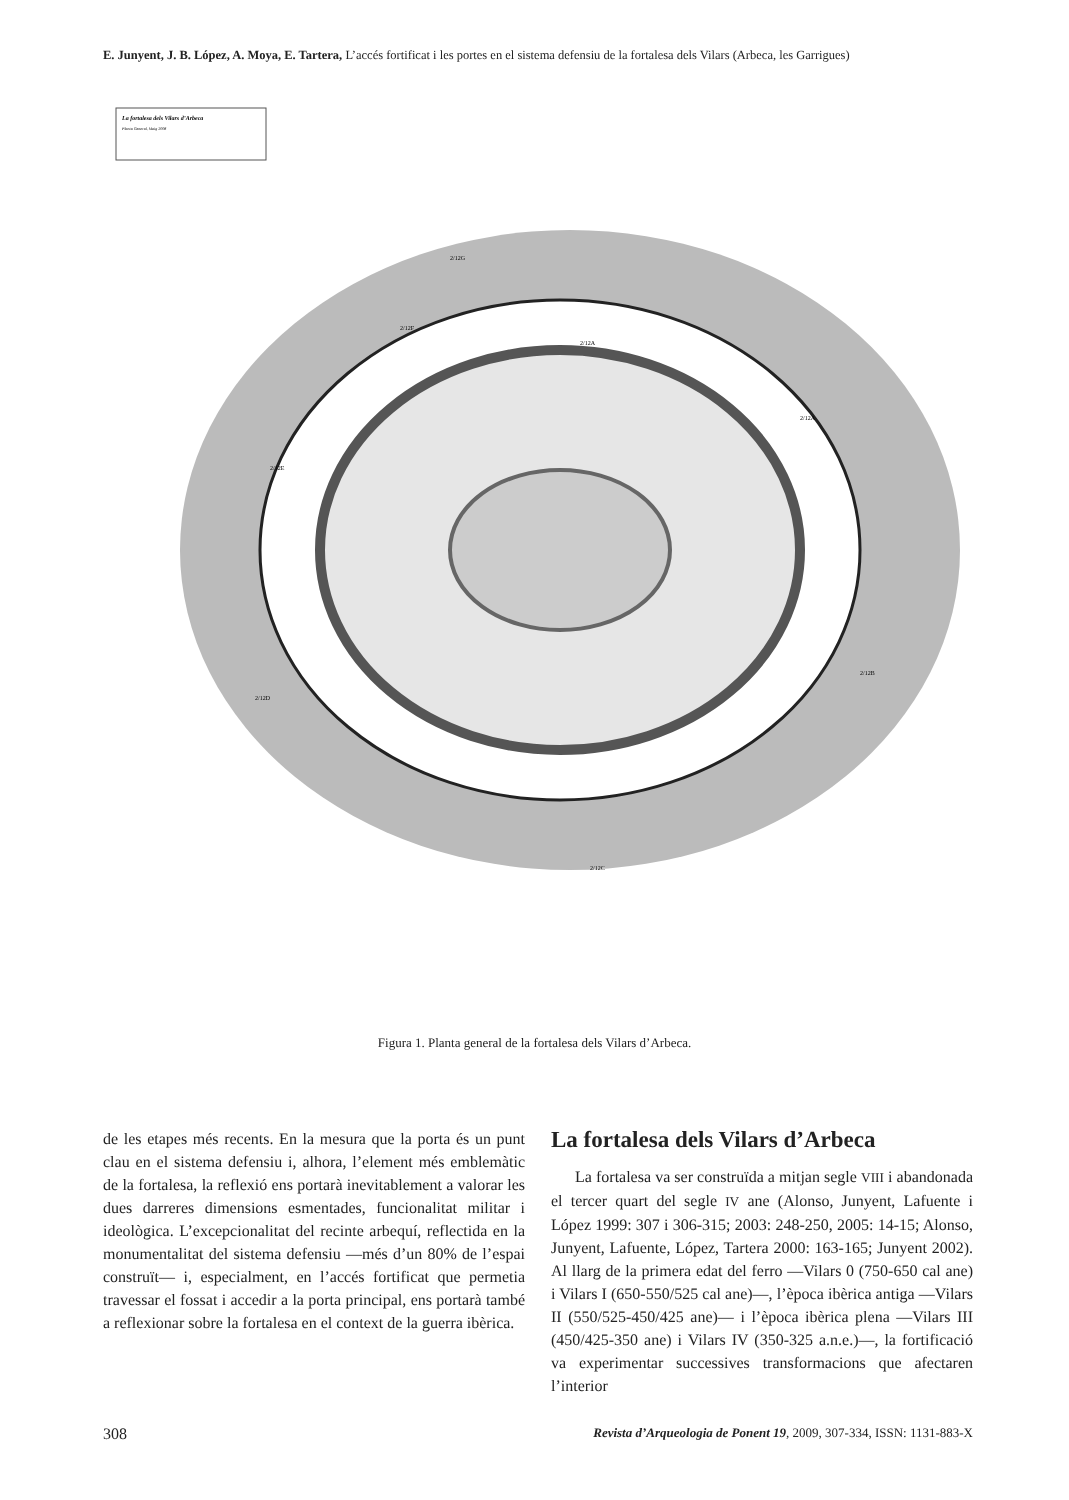E. Junyent, J. B. López, A. Moya, E. Tartera, L’accés fortificat i les portes en el sistema defensiu de la fortalesa dels Vilars (Arbeca, les Garrigues)
La fortalesa dels Vilars d’Arbeca
Planta General, Maig 2008
2/12A
2/12A
2/12G
2/12F
2/12E
2/12D
2/12C
2/12B
Figura 1. Planta general de la fortalesa dels Vilars d’Arbeca.
de les etapes més recents. En la mesura que la porta és un punt clau en el sistema defensiu i, alhora, l’element més emblemàtic de la fortalesa, la reflexió ens portarà inevitablement a valorar les dues darreres dimensions esmentades, funcionalitat militar i ideològica. L’excepcionalitat del recinte arbequí, reflectida en la monumentalitat del sistema defensiu —més d’un 80% de l’espai construït— i, especialment, en l’accés fortificat que permetia travessar el fossat i accedir a la porta principal, ens portarà també a reflexionar sobre la fortalesa en el context de la guerra ibèrica.
La fortalesa dels Vilars d’Arbeca
La fortalesa va ser construïda a mitjan segle VIII i abandonada el tercer quart del segle IV ane (Alonso, Junyent, Lafuente i López 1999: 307 i 306-315; 2003: 248-250, 2005: 14-15; Alonso, Junyent, Lafuente, López, Tartera 2000: 163-165; Junyent 2002). Al llarg de la primera edat del ferro —Vilars 0 (750-650 cal ane) i Vilars I (650-550/525 cal ane)—, l’època ibèrica antiga —Vilars II (550/525-450/425 ane)— i l’època ibèrica plena —Vilars III (450/425-350 ane) i Vilars IV (350-325 a.n.e.)—, la fortificació va experimentar successives transformacions que afectaren l’interior
308 Revista d’Arqueologia de Ponent 19, 2009, 307-334, ISSN: 1131-883-X